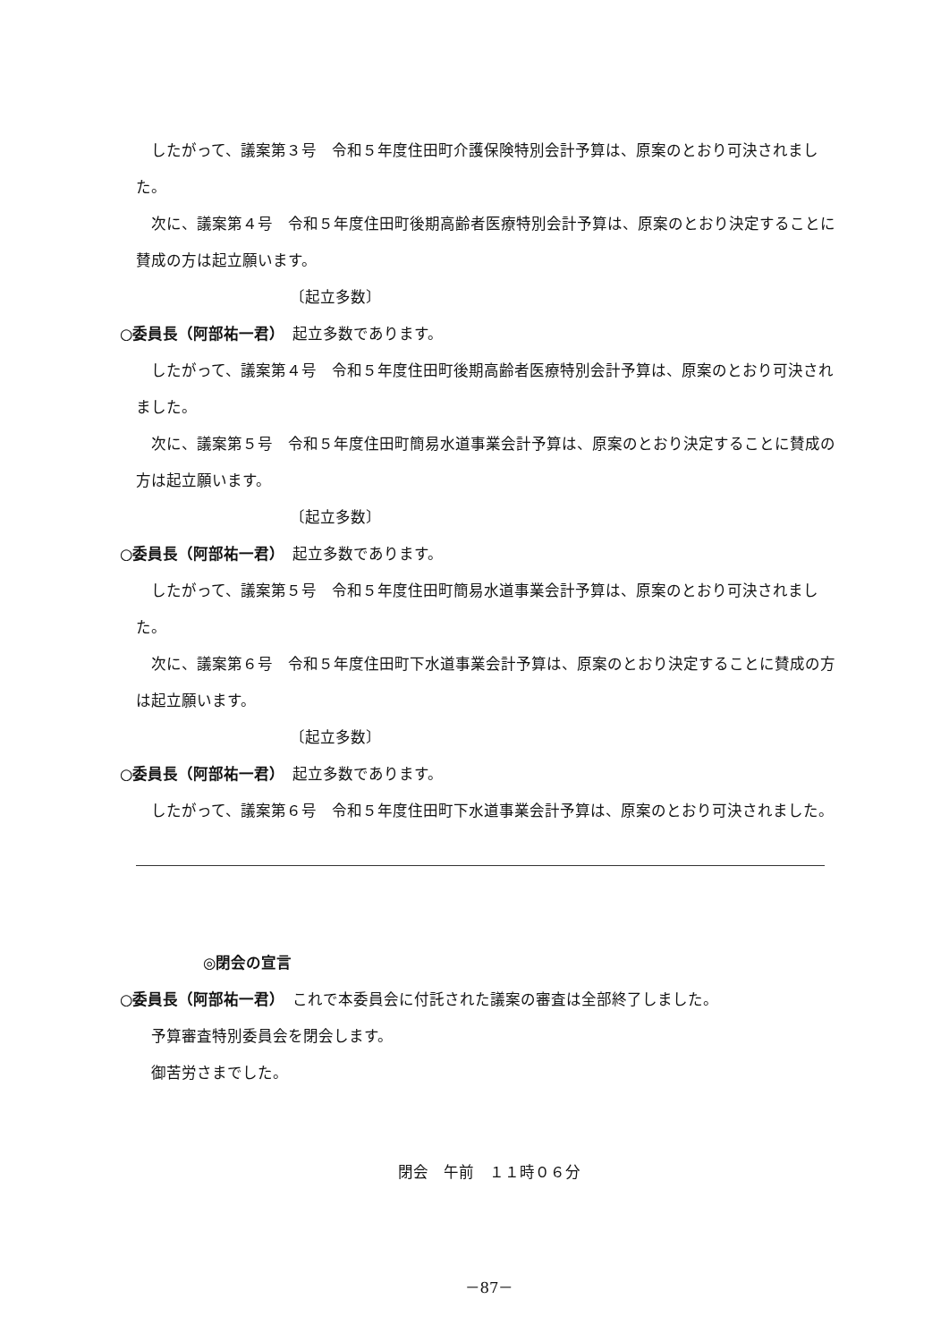したがって、議案第３号　令和５年度住田町介護保険特別会計予算は、原案のとおり可決されました。
次に、議案第４号　令和５年度住田町後期高齢者医療特別会計予算は、原案のとおり決定することに賛成の方は起立願います。
〔起立多数〕
○委員長（阿部祐一君）　起立多数であります。
したがって、議案第４号　令和５年度住田町後期高齢者医療特別会計予算は、原案のとおり可決されました。
次に、議案第５号　令和５年度住田町簡易水道事業会計予算は、原案のとおり決定することに賛成の方は起立願います。
〔起立多数〕
○委員長（阿部祐一君）　起立多数であります。
したがって、議案第５号　令和５年度住田町簡易水道事業会計予算は、原案のとおり可決されました。
次に、議案第６号　令和５年度住田町下水道事業会計予算は、原案のとおり決定することに賛成の方は起立願います。
〔起立多数〕
○委員長（阿部祐一君）　起立多数であります。
したがって、議案第６号　令和５年度住田町下水道事業会計予算は、原案のとおり可決されました。
◎閉会の宣言
○委員長（阿部祐一君）　これで本委員会に付託された議案の審査は全部終了しました。
予算審査特別委員会を閉会します。
御苦労さまでした。
閉会　午前　１１時０６分
－87－